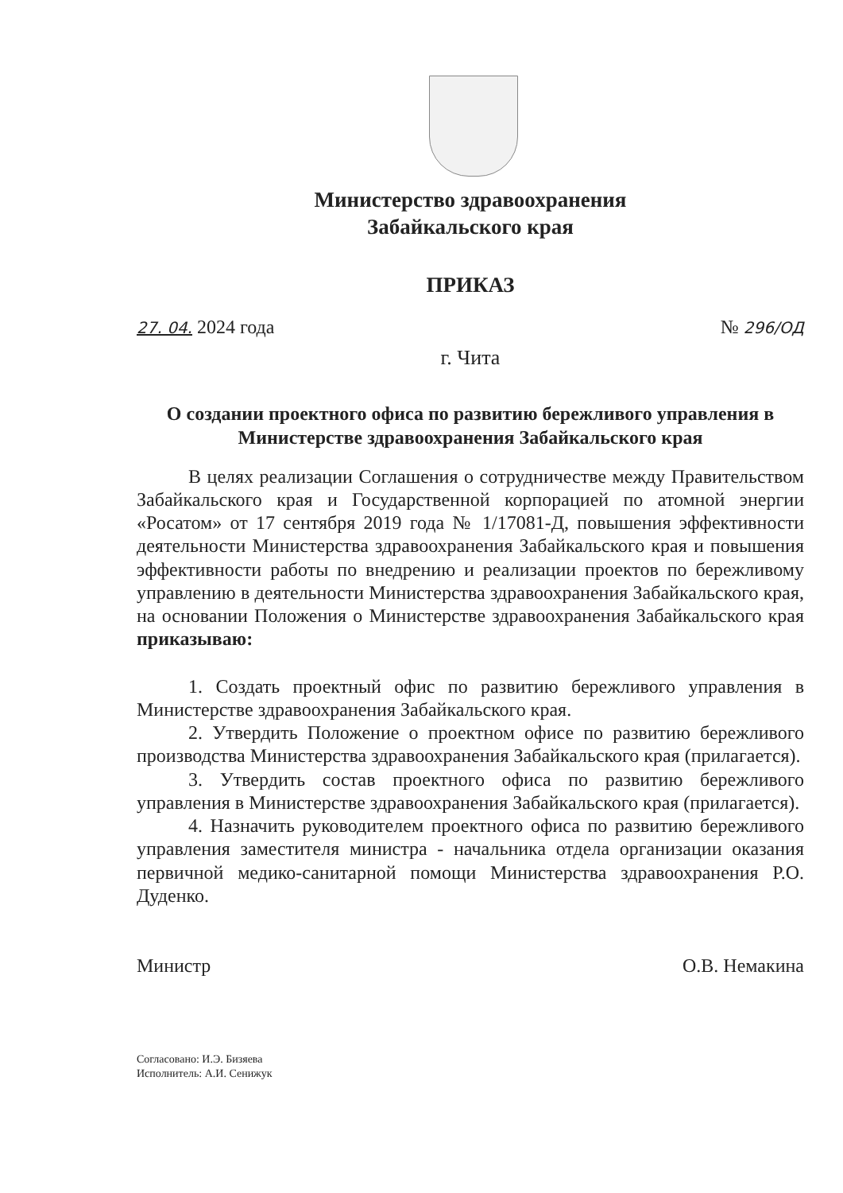Министерство здравоохранения
Забайкальского края
ПРИКАЗ
27. 04. 2024 года № 296/ОД
г. Чита
О создании проектного офиса по развитию бережливого управления в Министерстве здравоохранения Забайкальского края
В целях реализации Соглашения о сотрудничестве между Правительством Забайкальского края и Государственной корпорацией по атомной энергии «Росатом» от 17 сентября 2019 года № 1/17081-Д, повышения эффективности деятельности Министерства здравоохранения Забайкальского края и повышения эффективности работы по внедрению и реализации проектов по бережливому управлению в деятельности Министерства здравоохранения Забайкальского края, на основании Положения о Министерстве здравоохранения Забайкальского края приказываю:
1. Создать проектный офис по развитию бережливого управления в Министерстве здравоохранения Забайкальского края.
2. Утвердить Положение о проектном офисе по развитию бережливого производства Министерства здравоохранения Забайкальского края (прилагается).
3. Утвердить состав проектного офиса по развитию бережливого управления в Министерстве здравоохранения Забайкальского края (прилагается).
4. Назначить руководителем проектного офиса по развитию бережливого управления заместителя министра - начальника отдела организации оказания первичной медико-санитарной помощи Министерства здравоохранения Р.О. Дуденко.
Министр О.В. Немакина
Согласовано: И.Э. Бизяева
Исполнитель: А.И. Сенижук